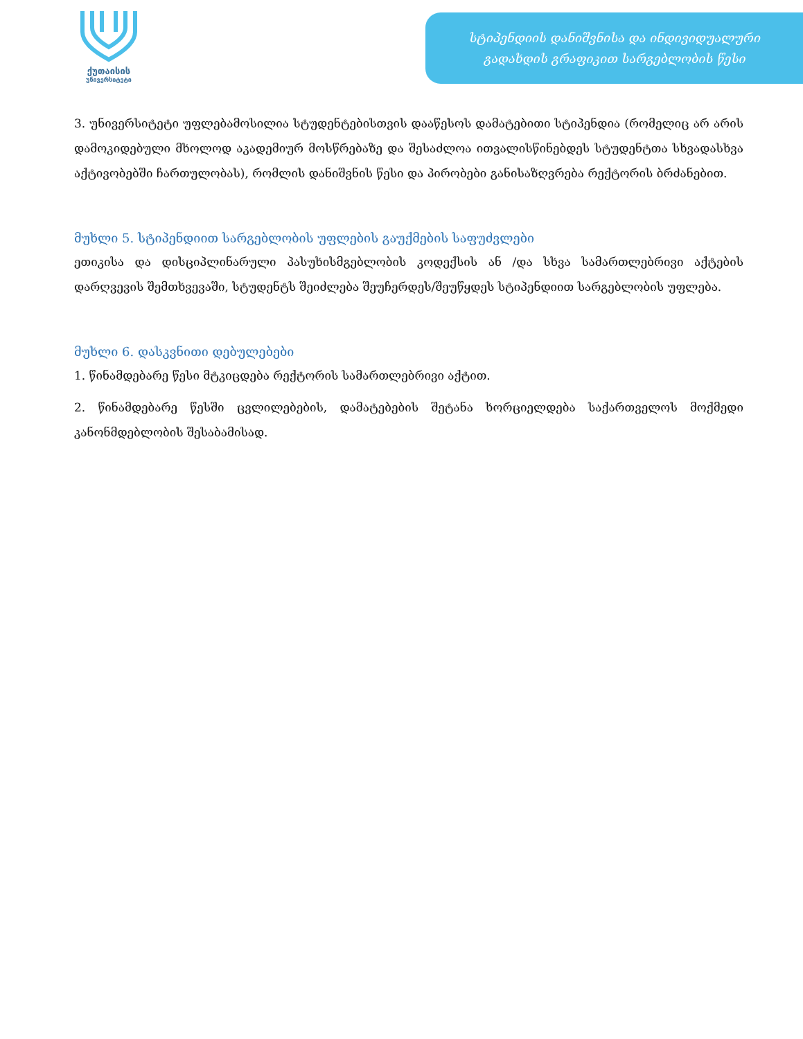ქუთაისის
უნივერსიტეტი
სტიპენდიის დანიშვნისა და ინდივიდუალური
გადახდის გრაფიკით სარგებლობის წესი
3. უნივერსიტეტი უფლებამოსილია სტუდენტებისთვის დააწესოს დამატებითი სტიპენდია (რომელიც არ არის დამოკიდებული მხოლოდ აკადემიურ მოსწრებაზე და შესაძლოა ითვალისწინებდეს სტუდენტთა სხვადასხვა აქტივობებში ჩართულობას), რომლის დანიშვნის წესი და პირობები განისაზღვრება რექტორის ბრძანებით.
მუხლი 5. სტიპენდიით სარგებლობის უფლების გაუქმების საფუძვლები
ეთიკისა და დისციპლინარული პასუხისმგებლობის კოდექსის ან /და სხვა სამართლებრივი აქტების დარღვევის შემთხვევაში, სტუდენტს შეიძლება შეუჩერდეს/შეუწყდეს სტიპენდიით სარგებლობის უფლება.
მუხლი 6. დასკვნითი დებულებები
1. წინამდებარე წესი მტკიცდება რექტორის სამართლებრივი აქტით.
2. წინამდებარე წესში ცვლილებების, დამატებების შეტანა ხორციელდება საქართველოს მოქმედი კანონმდებლობის შესაბამისად.